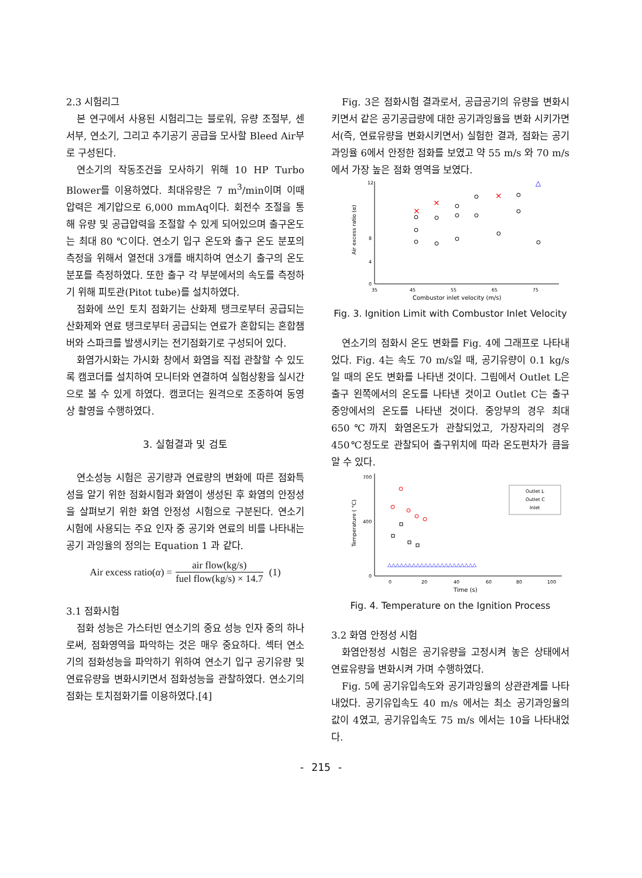2.3 시험리그
본 연구에서 사용된 시험리그는 블로워, 유량 조절부, 센서부, 연소기, 그리고 추기공기 공급을 모사할 Bleed Air부로 구성된다.
연소기의 작동조건을 모사하기 위해 10 HP Turbo Blower를 이용하였다. 최대유량은 7 m<sup>3</sup>/min이며 이때 압력은 계기압으로 6,000 mmAq이다. 회전수 조절을 통해 유량 및 공급압력을 조절할 수 있게 되어있으며 출구온도는 최대 80 ℃이다. 연소기 입구 온도와 출구 온도 분포의 측정을 위해서 열전대 3개를 배치하여 연소기 출구의 온도분포를 측정하였다. 또한 출구 각 부분에서의 속도를 측정하기 위해 피토관(Pitot tube)를 설치하였다.
점화에 쓰인 토치 점화기는 산화제 탱크로부터 공급되는 산화제와 연료 탱크로부터 공급되는 연료가 혼합되는 혼합챔버와 스파크를 발생시키는 전기점화기로 구성되어 있다.
화염가시화는 가시화 창에서 화염을 직접 관찰할 수 있도록 캠코더를 설치하여 모니터와 연결하여 실험상황을 실시간으로 볼 수 있게 하였다. 캠코더는 원격으로 조종하여 동영상 촬영을 수행하였다.
3. 실험결과 및 검토
연소성능 시험은 공기량과 연료량의 변화에 따른 점화특성을 알기 위한 점화시험과 화염이 생성된 후 화염의 안정성을 살펴보기 위한 화염 안정성 시험으로 구분된다. 연소기 시험에 사용되는 주요 인자 중 공기와 연료의 비를 나타내는 공기 과잉율의 정의는 Equation 1 과 같다.
Air excess ratio(α) = air flow(kg/s) fuel flow(kg/s) × 14.7 (1)
3.1 점화시험
점화 성능은 가스터빈 연소기의 중요 성능 인자 중의 하나로써, 점화영역을 파악하는 것은 매우 중요하다. 섹터 연소기의 점화성능을 파악하기 위하여 연소기 입구 공기유량 및 연료유량을 변화시키면서 점화성능을 관찰하였다. 연소기의 점화는 토치점화기를 이용하였다.[4]
Fig. 3은 점화시험 결과로서, 공급공기의 유량을 변화시키면서 같은 공기공급량에 대한 공기과잉율을 변화 시키가면서(즉, 연료유량을 변화시키면서) 실험한 결과, 점화는 공기과잉율 6에서 안정한 점화를 보였고 약 55 m/s 와 70 m/s 에서 가장 높은 점화 영역을 보였다.
0
4
8
12
35
45
55
65
75
Combustor inlet velocity (m/s)
Air excess ratio (α)
×
×
×
△
Fig. 3. Ignition Limit with Combustor Inlet Velocity
연소기의 점화시 온도 변화를 Fig. 4에 그래프로 나타내었다. Fig. 4는 속도 70 m/s일 때, 공기유량이 0.1 kg/s일 때의 온도 변화를 나타낸 것이다. 그림에서 Outlet L은 출구 왼쪽에서의 온도를 나타낸 것이고 Outlet C는 출구 중앙에서의 온도를 나타낸 것이다. 중앙부의 경우 최대 650℃까지 화염온도가 관찰되었고, 가장자리의 경우 450℃정도로 관찰되어 출구위치에 따라 온도편차가 큼을 알 수 있다.
700
400
0
0
20
40
60
80
100
Time (s)
Temperature ( °C)
Outlet L
Outlet C
Inlet
△△△△△△△△△△△△△△△△△△△△△△
Fig. 4. Temperature on the Ignition Process
3.2 화염 안정성 시험
화염안정성 시험은 공기유량을 고정시켜 놓은 상태에서 연료유량을 변화시켜 가며 수행하였다.
Fig. 5에 공기유입속도와 공기과잉율의 상관관계를 나타내었다. 공기유입속도 40 m/s 에서는 최소 공기과잉율의 값이 4였고, 공기유입속도 75 m/s 에서는 10을 나타내었다.
- 215 -